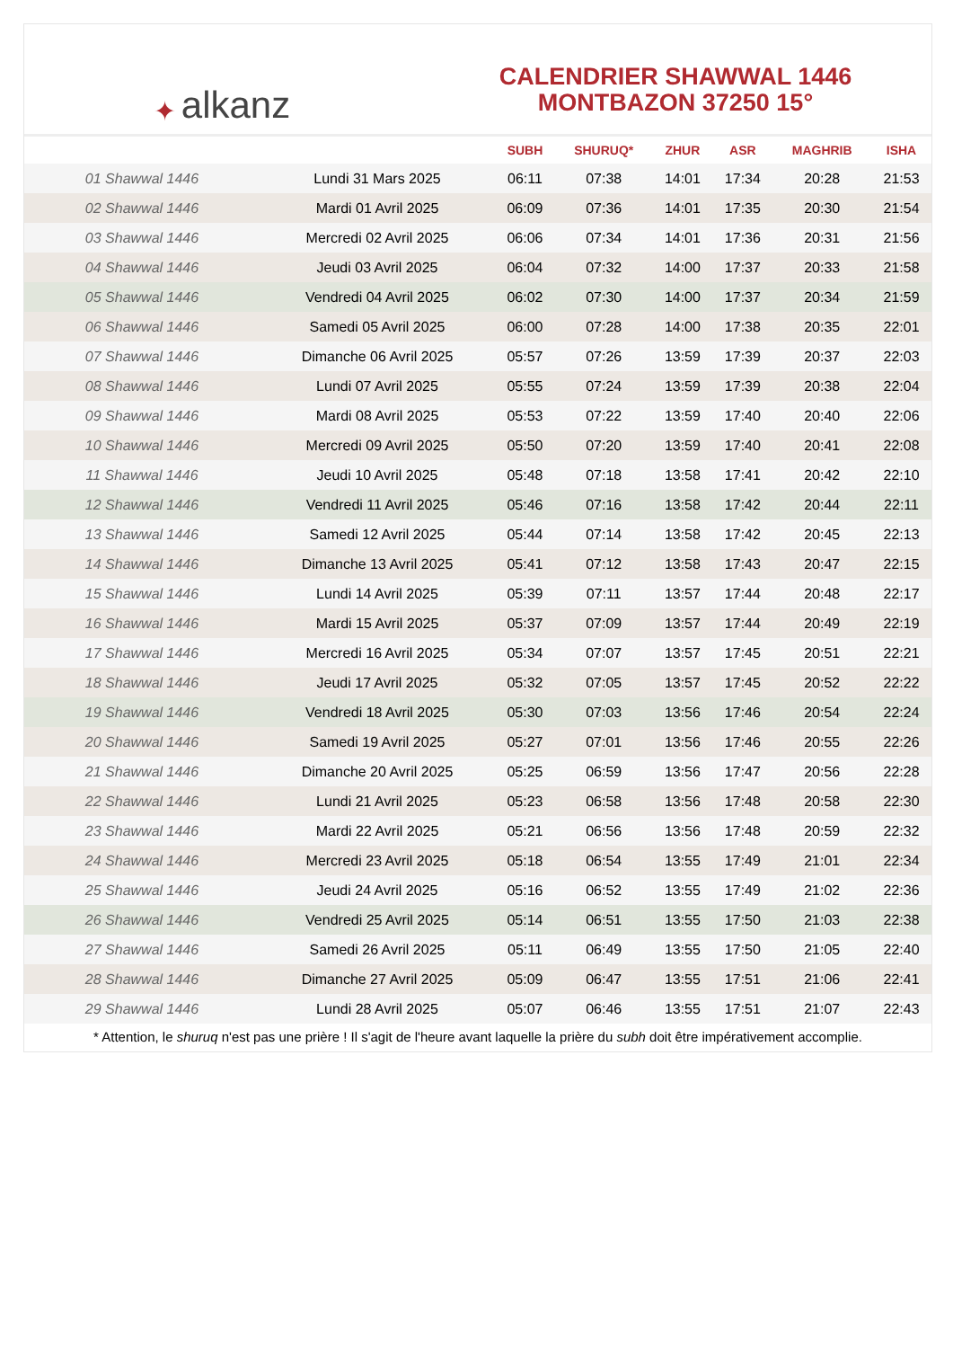✦ alkanz
CALENDRIER SHAWWAL 1446
MONTBAZON 37250 15°
| | | SUBH | SHURUQ* | ZHUR | ASR | MAGHRIB | ISHA |
| --- | --- | --- | --- | --- | --- | --- | --- |
| 01 Shawwal 1446 | Lundi 31 Mars 2025 | 06:11 | 07:38 | 14:01 | 17:34 | 20:28 | 21:53 |
| 02 Shawwal 1446 | Mardi 01 Avril 2025 | 06:09 | 07:36 | 14:01 | 17:35 | 20:30 | 21:54 |
| 03 Shawwal 1446 | Mercredi 02 Avril 2025 | 06:06 | 07:34 | 14:01 | 17:36 | 20:31 | 21:56 |
| 04 Shawwal 1446 | Jeudi 03 Avril 2025 | 06:04 | 07:32 | 14:00 | 17:37 | 20:33 | 21:58 |
| 05 Shawwal 1446 | Vendredi 04 Avril 2025 | 06:02 | 07:30 | 14:00 | 17:37 | 20:34 | 21:59 |
| 06 Shawwal 1446 | Samedi 05 Avril 2025 | 06:00 | 07:28 | 14:00 | 17:38 | 20:35 | 22:01 |
| 07 Shawwal 1446 | Dimanche 06 Avril 2025 | 05:57 | 07:26 | 13:59 | 17:39 | 20:37 | 22:03 |
| 08 Shawwal 1446 | Lundi 07 Avril 2025 | 05:55 | 07:24 | 13:59 | 17:39 | 20:38 | 22:04 |
| 09 Shawwal 1446 | Mardi 08 Avril 2025 | 05:53 | 07:22 | 13:59 | 17:40 | 20:40 | 22:06 |
| 10 Shawwal 1446 | Mercredi 09 Avril 2025 | 05:50 | 07:20 | 13:59 | 17:40 | 20:41 | 22:08 |
| 11 Shawwal 1446 | Jeudi 10 Avril 2025 | 05:48 | 07:18 | 13:58 | 17:41 | 20:42 | 22:10 |
| 12 Shawwal 1446 | Vendredi 11 Avril 2025 | 05:46 | 07:16 | 13:58 | 17:42 | 20:44 | 22:11 |
| 13 Shawwal 1446 | Samedi 12 Avril 2025 | 05:44 | 07:14 | 13:58 | 17:42 | 20:45 | 22:13 |
| 14 Shawwal 1446 | Dimanche 13 Avril 2025 | 05:41 | 07:12 | 13:58 | 17:43 | 20:47 | 22:15 |
| 15 Shawwal 1446 | Lundi 14 Avril 2025 | 05:39 | 07:11 | 13:57 | 17:44 | 20:48 | 22:17 |
| 16 Shawwal 1446 | Mardi 15 Avril 2025 | 05:37 | 07:09 | 13:57 | 17:44 | 20:49 | 22:19 |
| 17 Shawwal 1446 | Mercredi 16 Avril 2025 | 05:34 | 07:07 | 13:57 | 17:45 | 20:51 | 22:21 |
| 18 Shawwal 1446 | Jeudi 17 Avril 2025 | 05:32 | 07:05 | 13:57 | 17:45 | 20:52 | 22:22 |
| 19 Shawwal 1446 | Vendredi 18 Avril 2025 | 05:30 | 07:03 | 13:56 | 17:46 | 20:54 | 22:24 |
| 20 Shawwal 1446 | Samedi 19 Avril 2025 | 05:27 | 07:01 | 13:56 | 17:46 | 20:55 | 22:26 |
| 21 Shawwal 1446 | Dimanche 20 Avril 2025 | 05:25 | 06:59 | 13:56 | 17:47 | 20:56 | 22:28 |
| 22 Shawwal 1446 | Lundi 21 Avril 2025 | 05:23 | 06:58 | 13:56 | 17:48 | 20:58 | 22:30 |
| 23 Shawwal 1446 | Mardi 22 Avril 2025 | 05:21 | 06:56 | 13:56 | 17:48 | 20:59 | 22:32 |
| 24 Shawwal 1446 | Mercredi 23 Avril 2025 | 05:18 | 06:54 | 13:55 | 17:49 | 21:01 | 22:34 |
| 25 Shawwal 1446 | Jeudi 24 Avril 2025 | 05:16 | 06:52 | 13:55 | 17:49 | 21:02 | 22:36 |
| 26 Shawwal 1446 | Vendredi 25 Avril 2025 | 05:14 | 06:51 | 13:55 | 17:50 | 21:03 | 22:38 |
| 27 Shawwal 1446 | Samedi 26 Avril 2025 | 05:11 | 06:49 | 13:55 | 17:50 | 21:05 | 22:40 |
| 28 Shawwal 1446 | Dimanche 27 Avril 2025 | 05:09 | 06:47 | 13:55 | 17:51 | 21:06 | 22:41 |
| 29 Shawwal 1446 | Lundi 28 Avril 2025 | 05:07 | 06:46 | 13:55 | 17:51 | 21:07 | 22:43 |
* Attention, le shuruq n'est pas une prière ! Il s'agit de l'heure avant laquelle la prière du subh doit être impérativement accomplie.